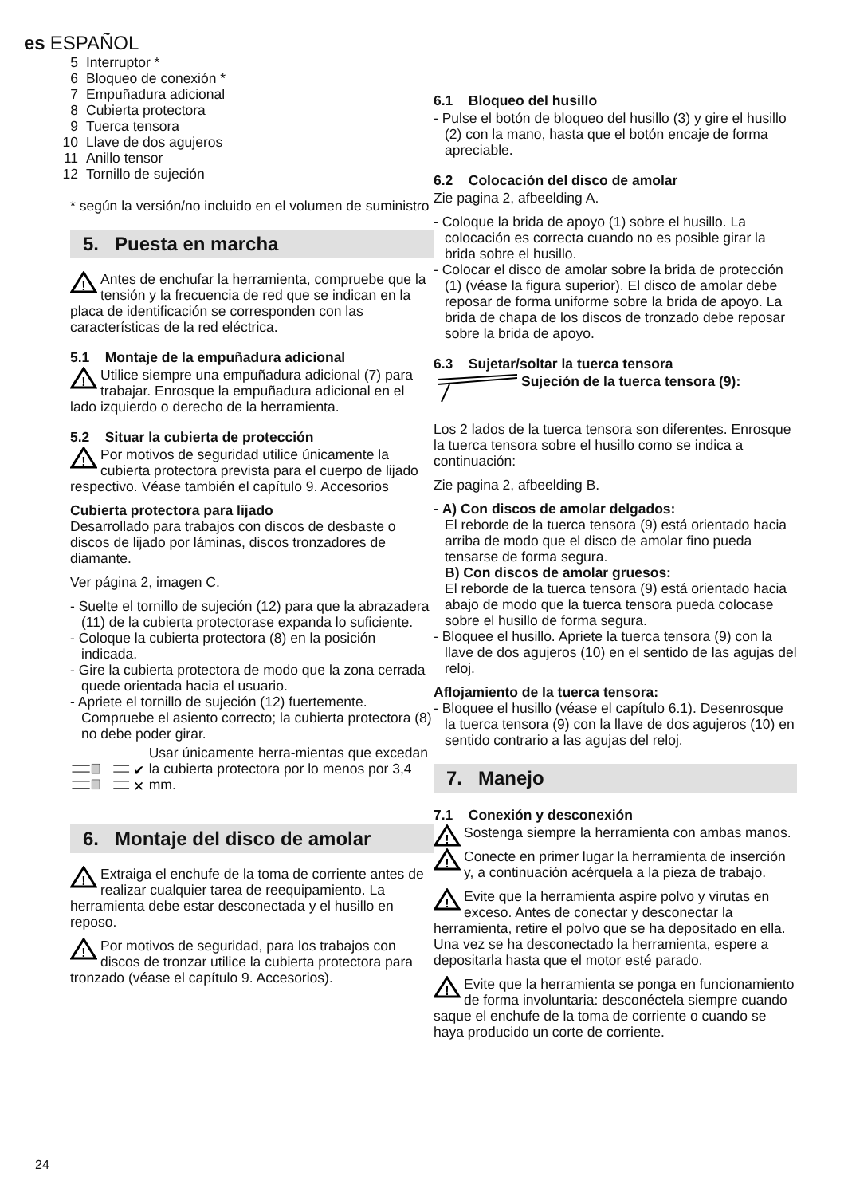es ESPAÑOL
5 Interruptor *
6 Bloqueo de conexión *
7 Empuñadura adicional
8 Cubierta protectora
9 Tuerca tensora
10 Llave de dos agujeros
11 Anillo tensor
12 Tornillo de sujeción
* según la versión/no incluido en el volumen de suministro
5. Puesta en marcha
!
Antes de enchufar la herramienta, compruebe que la tensión y la frecuencia de red que se indican en la placa de identificación se corresponden con las características de la red eléctrica.
5.1 Montaje de la empuñadura adicional
!
Utilice siempre una empuñadura adicional (7) para trabajar. Enrosque la empuñadura adicional en el lado izquierdo o derecho de la herramienta.
5.2 Situar la cubierta de protección
!
Por motivos de seguridad utilice únicamente la cubierta protectora prevista para el cuerpo de lijado respectivo. Véase también el capítulo 9. Accesorios
Cubierta protectora para lijado
Desarrollado para trabajos con discos de desbaste o discos de lijado por láminas, discos tronzadores de diamante.
Ver página 2, imagen C.
- Suelte el tornillo de sujeción (12) para que la abrazadera (11) de la cubierta protectorase expanda lo suficiente.
- Coloque la cubierta protectora (8) en la posición indicada.
- Gire la cubierta protectora de modo que la zona cerrada quede orientada hacia el usuario.
- Apriete el tornillo de sujeción (12) fuertemente. Compruebe el asiento correcto; la cubierta protectora (8) no debe poder girar.
✔
✕
Usar únicamente herra-mientas que excedan la cubierta protectora por lo menos por 3,4 mm.
6. Montaje del disco de amolar
!
Extraiga el enchufe de la toma de corriente antes de realizar cualquier tarea de reequipamiento. La herramienta debe estar desconectada y el husillo en reposo.
!
Por motivos de seguridad, para los trabajos con discos de tronzar utilice la cubierta protectora para tronzado (véase el capítulo 9. Accesorios).
6.1 Bloqueo del husillo
- Pulse el botón de bloqueo del husillo (3) y gire el husillo (2) con la mano, hasta que el botón encaje de forma apreciable.
6.2 Colocación del disco de amolar
Zie pagina 2, afbeelding A.
- Coloque la brida de apoyo (1) sobre el husillo. La colocación es correcta cuando no es posible girar la brida sobre el husillo.
- Colocar el disco de amolar sobre la brida de protección (1) (véase la figura superior). El disco de amolar debe reposar de forma uniforme sobre la brida de apoyo. La brida de chapa de los discos de tronzado debe reposar sobre la brida de apoyo.
6.3 Sujetar/soltar la tuerca tensora
Sujeción de la tuerca tensora (9):
Los 2 lados de la tuerca tensora son diferentes. Enrosque la tuerca tensora sobre el husillo como se indica a continuación:
Zie pagina 2, afbeelding B.
- A) Con discos de amolar delgados:
El reborde de la tuerca tensora (9) está orientado hacia arriba de modo que el disco de amolar fino pueda tensarse de forma segura.
B) Con discos de amolar gruesos:
El reborde de la tuerca tensora (9) está orientado hacia abajo de modo que la tuerca tensora pueda colocase sobre el husillo de forma segura.
- Bloquee el husillo. Apriete la tuerca tensora (9) con la llave de dos agujeros (10) en el sentido de las agujas del reloj.
Aflojamiento de la tuerca tensora:
- Bloquee el husillo (véase el capítulo 6.1). Desenrosque la tuerca tensora (9) con la llave de dos agujeros (10) en sentido contrario a las agujas del reloj.
7. Manejo
7.1 Conexión y desconexión
!
Sostenga siempre la herramienta con ambas manos.
!
Conecte en primer lugar la herramienta de inserción y, a continuación acérquela a la pieza de trabajo.
!
Evite que la herramienta aspire polvo y virutas en exceso. Antes de conectar y desconectar la herramienta, retire el polvo que se ha depositado en ella. Una vez se ha desconectado la herramienta, espere a depositarla hasta que el motor esté parado.
!
Evite que la herramienta se ponga en funcionamiento de forma involuntaria: desconéctela siempre cuando saque el enchufe de la toma de corriente o cuando se haya producido un corte de corriente.
24